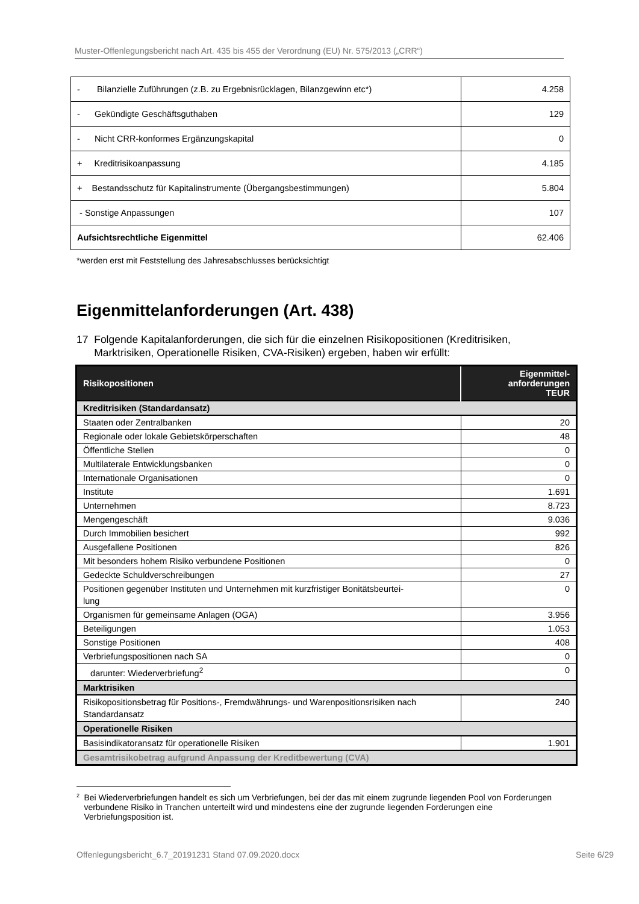Muster-Offenlegungsbericht nach Art. 435 bis 455 der Verordnung (EU) Nr. 575/2013 („CRR“)
| - Bilanzielle Zuführungen (z.B. zu Ergebnisrücklagen, Bilanzgewinn etc*) | 4.258 |
| - Gekündigte Geschäftsguthaben | 129 |
| - Nicht CRR-konformes Ergänzungskapital | 0 |
| + Kreditrisikoanpassung | 4.185 |
| + Bestandsschutz für Kapitalinstrumente (Übergangsbestimmungen) | 5.804 |
| - Sonstige Anpassungen | 107 |
| Aufsichtsrechtliche Eigenmittel | 62.406 |
*werden erst mit Feststellung des Jahresabschlusses berücksichtigt
Eigenmittelanforderungen (Art. 438)
17 Folgende Kapitalanforderungen, die sich für die einzelnen Risikopositionen (Kreditrisiken,
Marktrisiken, Operationelle Risiken, CVA-Risiken) ergeben, haben wir erfüllt:
| Risikopositionen | Eigenmittel- anforderungen TEUR |
| --- | --- |
| Kreditrisiken (Standardansatz) | |
| Staaten oder Zentralbanken | 20 |
| Regionale oder lokale Gebietskörperschaften | 48 |
| Öffentliche Stellen | 0 |
| Multilaterale Entwicklungsbanken | 0 |
| Internationale Organisationen | 0 |
| Institute | 1.691 |
| Unternehmen | 8.723 |
| Mengengeschäft | 9.036 |
| Durch Immobilien besichert | 992 |
| Ausgefallene Positionen | 826 |
| Mit besonders hohem Risiko verbundene Positionen | 0 |
| Gedeckte Schuldverschreibungen | 27 |
| Positionen gegenüber Instituten und Unternehmen mit kurzfristiger Bonitätsbeurtei- lung | 0 |
| Organismen für gemeinsame Anlagen (OGA) | 3.956 |
| Beteiligungen | 1.053 |
| Sonstige Positionen | 408 |
| Verbriefungspositionen nach SA | 0 |
| darunter: Wiederverbriefung<sup>2</sup> | 0 |
| Marktrisiken | |
| Risikopositionsbetrag für Positions-, Fremdwährungs- und Warenpositionsrisiken nach Standardansatz | 240 |
| Operationelle Risiken | |
| Basisindikatoransatz für operationelle Risiken | 1.901 |
| Gesamtrisikobetrag aufgrund Anpassung der Kreditbewertung (CVA) | |
<sup>2</sup>
Bei Wiederverbriefungen handelt es sich um Verbriefungen, bei der das mit einem zugrunde liegenden Pool von Forderungen verbundene Risiko in Tranchen unterteilt wird und mindestens eine der zugrunde liegenden Forderungen eine Verbriefungsposition ist.
Offenlegungsbericht_6.7_20191231 Stand 07.09.2020.docx Seite 6/29